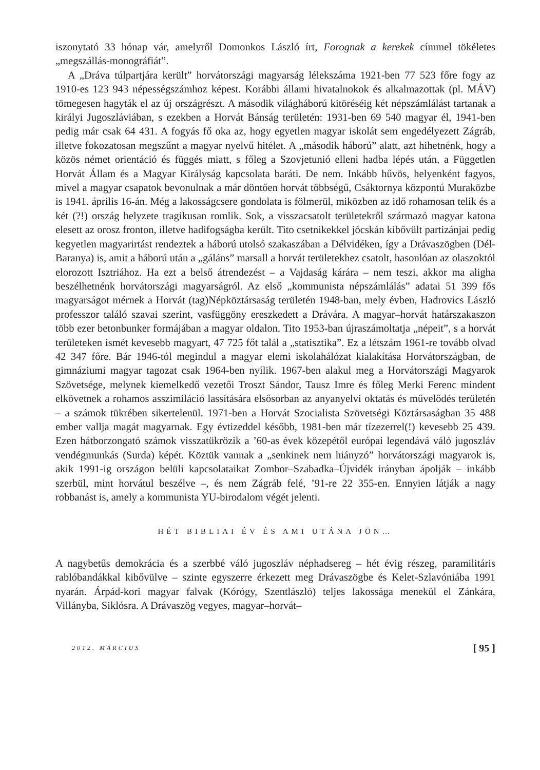iszonytató 33 hónap vár, amelyről Domonkos László írt, Forognak a kerekek címmel tökéletes „megszállás-monográfiát”.
A „Dráva túlpartjára került” horvátországi magyarság lélekszáma 1921-ben 77 523 főre fogy az 1910-es 123 943 népességszámhoz képest. Korábbi állami hivatalnokok és alkalmazottak (pl. MÁV) tömegesen hagyták el az új országrészt. A második világháború kitöréséig két népszámlálást tartanak a királyi Jugoszláviában, s ezekben a Horvát Bánság területén: 1931-ben 69 540 magyar él, 1941-ben pedig már csak 64 431. A fogyás fő oka az, hogy egyetlen magyar iskolát sem engedélyezett Zágráb, illetve fokozatosan megszűnt a magyar nyelvű hitélet. A „második háború” alatt, azt hihetnénk, hogy a közös német orientáció és függés miatt, s főleg a Szovjetunió elleni hadba lépés után, a Független Horvát Állam és a Magyar Királyság kapcsolata baráti. De nem. Inkább hűvös, helyenként fagyos, mivel a magyar csapatok bevonulnak a már döntően horvát többségű, Csáktornya központú Muraközbe is 1941. április 16-án. Még a lakosságcsere gondolata is fölmerül, miközben az idő rohamosan telik és a két (?!) ország helyzete tragikusan romlik. Sok, a visszacsatolt területekről származó magyar katona elesett az orosz fronton, illetve hadifogságba került. Tito csetnikekkel jócskán kibővült partizánjai pedig kegyetlen magyarirtást rendeztek a háború utolsó szakaszában a Délvidéken, így a Drávaszögben (Dél-Baranya) is, amit a háború után a „gáláns” marsall a horvát területekhez csatolt, hasonlóan az olaszoktól elorozott Isztriához. Ha ezt a belső átrendezést – a Vajdaság kárára – nem teszi, akkor ma aligha beszélhetnénk horvátországi magyarságról. Az első „kommunista népszámlálás” adatai 51 399 fős magyarságot mérnek a Horvát (tag)Népköztársaság területén 1948-ban, mely évben, Hadrovics László professzor találó szavai szerint, vasfüggöny ereszkedett a Drávára. A magyar–horvát határszakaszon több ezer betonbunker formájában a magyar oldalon. Tito 1953-ban újraszámoltatja „népeit”, s a horvát területeken ismét kevesebb magyart, 47 725 főt talál a „statisztika”. Ez a létszám 1961-re tovább olvad 42 347 főre. Bár 1946-tól megindul a magyar elemi iskolahálózat kialakítása Horvátországban, de gimnáziumi magyar tagozat csak 1964-ben nyílik. 1967-ben alakul meg a Horvátországi Magyarok Szövetsége, melynek kiemelkedő vezetői Troszt Sándor, Tausz Imre és főleg Merki Ferenc mindent elkövetnek a rohamos asszimiláció lassítására elsősorban az anyanyelvi oktatás és művelődés területén – a számok tükrében sikertelenül. 1971-ben a Horvát Szocialista Szövetségi Köztársaságban 35 488 ember vallja magát magyarnak. Egy évtizeddel később, 1981-ben már tízezerrel(!) kevesebb 25 439. Ezen hátborzongató számok visszatükrözik a ’60-as évek közepétől európai legendává váló jugoszláv vendégmunkás (Surda) képét. Köztük vannak a „senkinek nem hiányzó” horvátországi magyarok is, akik 1991-ig országon belüli kapcsolataikat Zombor–Szabadka–Újvidék irányban ápolják – inkább szerbül, mint horvátul beszélve –, és nem Zágráb felé, ’91-re 22 355-en. Ennyien látják a nagy robbanást is, amely a kommunista YU-birodalom végét jelenti.
HÉT BIBLIAI ÉV ÉS AMI UTÁNA JÖN…
A nagybetűs demokrácia és a szerbbé váló jugoszláv néphadsereg – hét évig részeg, paramilitáris rablóbandákkal kibővülve – szinte egyszerre érkezett meg Drávaszögbe és Kelet-Szlavóniába 1991 nyarán. Árpád-kori magyar falvak (Kórógy, Szentlászló) teljes lakossága menekül el Zánkára, Villányba, Siklósra. A Drávaszög vegyes, magyar–horvát–
2012. MÁRCIUS [ 95 ]